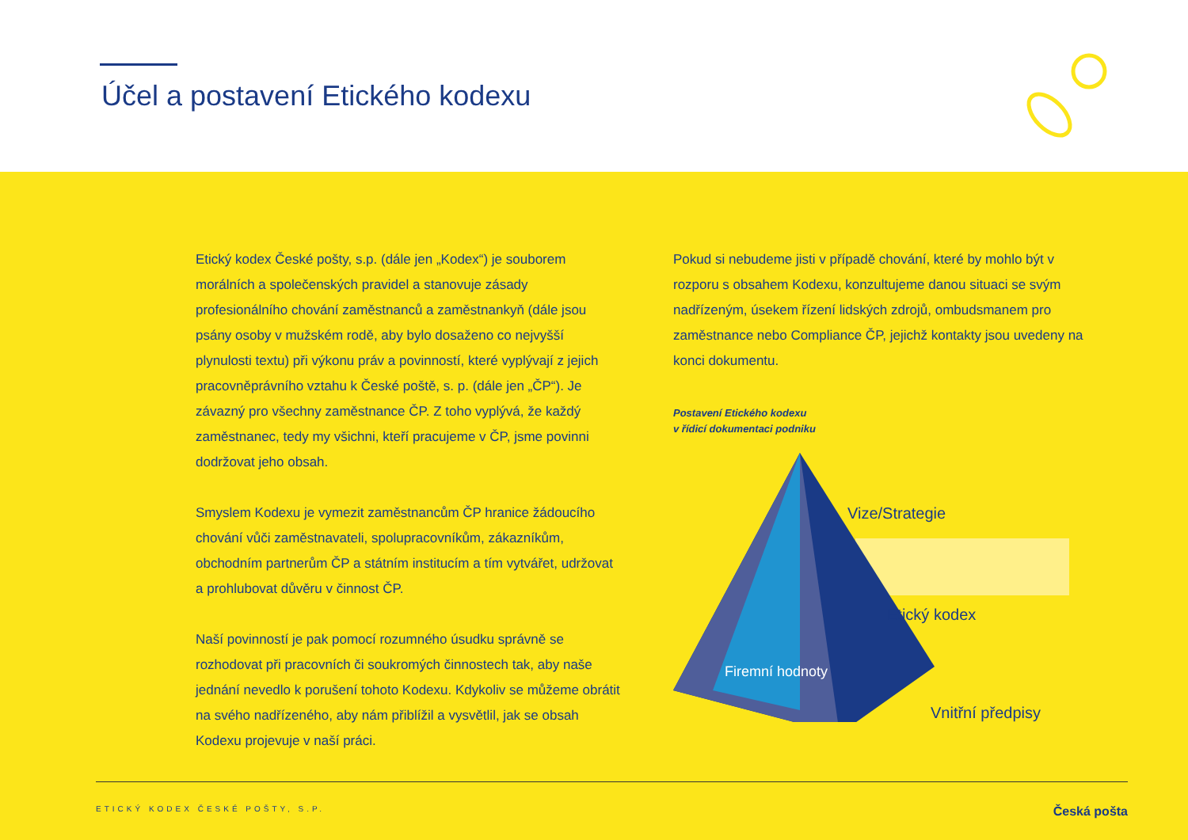Účel a postavení Etického kodexu
Etický kodex České pošty, s.p. (dále jen „Kodex“) je souborem morálních a společenských pravidel a stanovuje zásady profesionálního chování zaměstnanců a zaměstnankyň (dále jsou psány osoby v mužském rodě, aby bylo dosaženo co nejvyšší plynulosti textu) při výkonu práv a povinností, které vyplývají z jejich pracovněprávního vztahu k České poště, s. p. (dále jen „ČP“). Je závazný pro všechny zaměstnance ČP. Z toho vyplývá, že každý zaměstnanec, tedy my všichni, kteří pracujeme v ČP, jsme povinni dodržovat jeho obsah.
Smyslem Kodexu je vymezit zaměstnancům ČP hranice žádoucího chování vůči zaměstnavateli, spolupracovníkům, zákazníkům, obchodním partnerům ČP a státním institucím a tím vytvářet, udržovat a prohlubovat důvěru v činnost ČP.
Naší povinností je pak pomocí rozumného úsudku správně se rozhodovat při pracovních či soukromých činnostech tak, aby naše jednání nevedlo k porušení tohoto Kodexu. Kdykoliv se můžeme obrátit na svého nadřízeného, aby nám přiblížil a vysvětlil, jak se obsah Kodexu projevuje v naší práci.
Pokud si nebudeme jisti v případě chování, které by mohlo být v rozporu s obsahem Kodexu, konzultujeme danou situaci se svým nadřízeným, úsekem řízení lidských zdrojů, ombudsmanem pro zaměstnance nebo Compliance ČP, jejichž kontakty jsou uvedeny na konci dokumentu.
Postavení Etického kodexu
v řídicí dokumentaci podniku
Vize/Strategie
Etický kodex
Vnitřní předpisy
Firemní hodnoty
ETICKÝ KODEX ČESKÉ POŠTY, S.P. Česká pošta